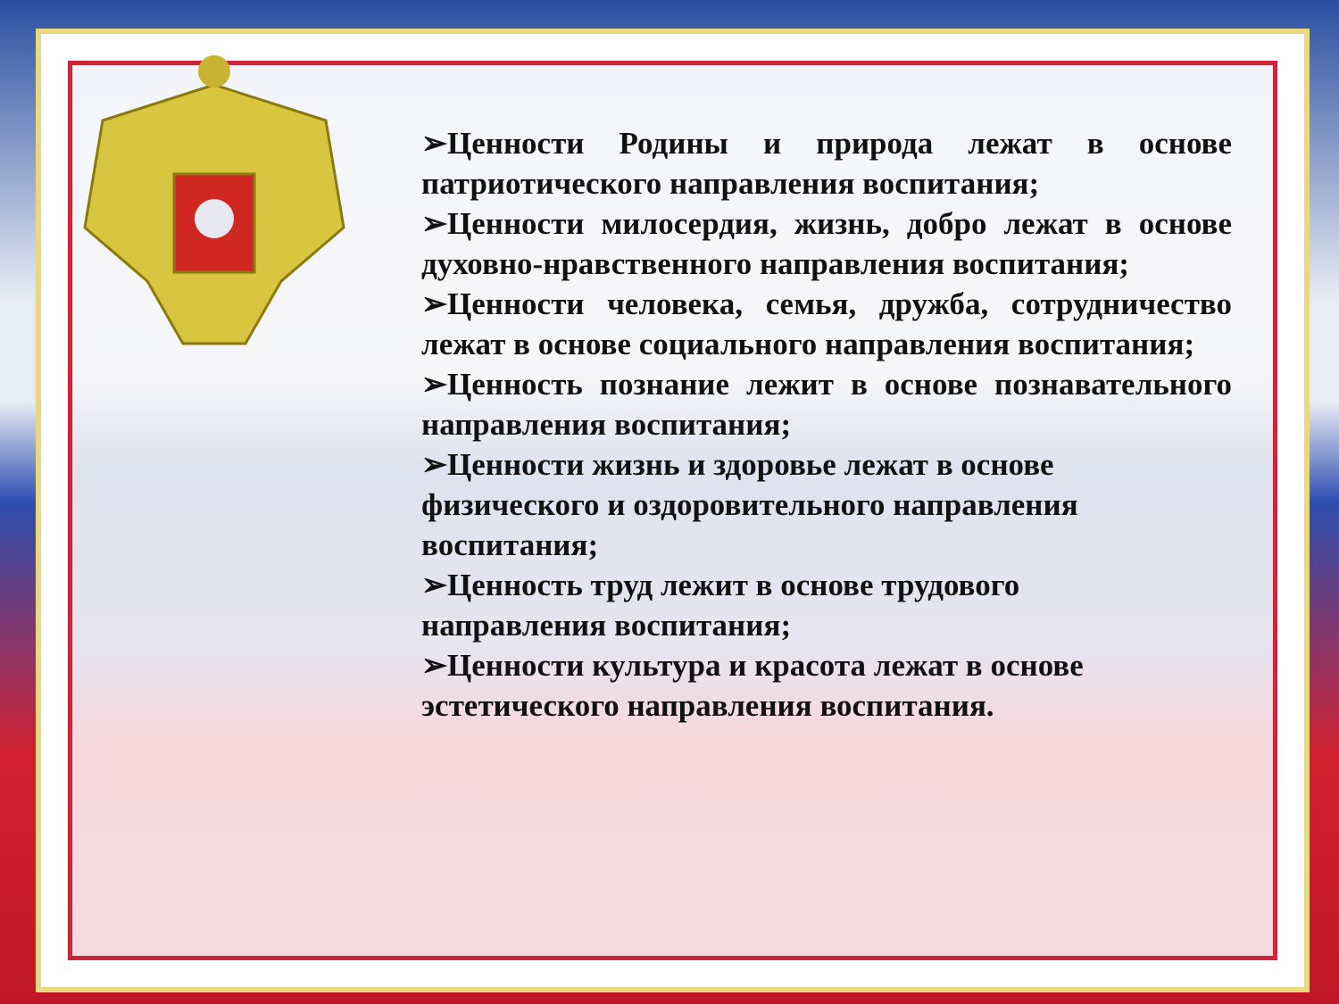➢Ценности Родины и природа лежат в основе патриотического направления воспитания;
➢Ценности милосердия, жизнь, добро лежат в основе духовно-нравственного направления воспитания;
➢Ценности человека, семья, дружба, сотрудничество лежат в основе социального направления воспитания;
➢Ценность познание лежит в основе познавательного направления воспитания;
➢Ценности жизнь и здоровье лежат в основе
физического и оздоровительного направления
воспитания;
➢Ценность труд лежит в основе трудового
направления воспитания;
➢Ценности культура и красота лежат в основе
эстетического направления воспитания.